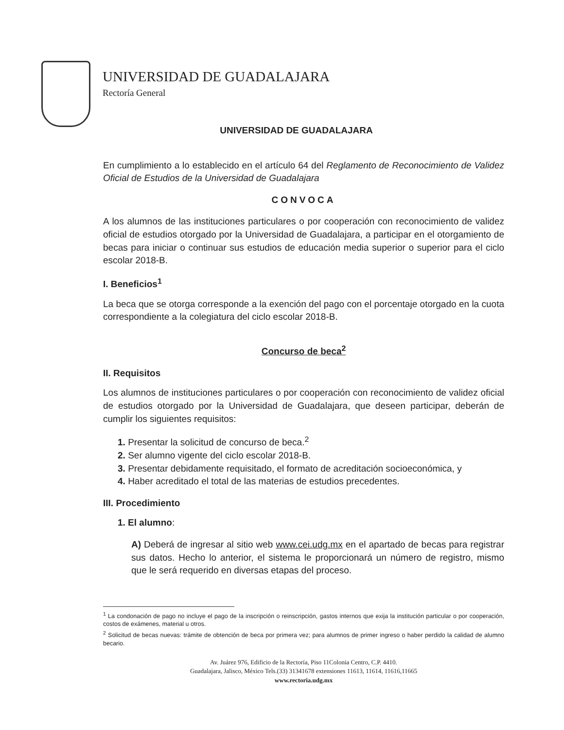UNIVERSIDAD DE GUADALAJARA
Rectoría General
UNIVERSIDAD DE GUADALAJARA
En cumplimiento a lo establecido en el artículo 64 del Reglamento de Reconocimiento de Validez Oficial de Estudios de la Universidad de Guadalajara
CONVOCA
A los alumnos de las instituciones particulares o por cooperación con reconocimiento de validez oficial de estudios otorgado por la Universidad de Guadalajara, a participar en el otorgamiento de becas para iniciar o continuar sus estudios de educación media superior o superior para el ciclo escolar 2018-B.
I. Beneficios<sup>1</sup>
La beca que se otorga corresponde a la exención del pago con el porcentaje otorgado en la cuota correspondiente a la colegiatura del ciclo escolar 2018-B.
Concurso de beca<sup>2</sup>
II. Requisitos
Los alumnos de instituciones particulares o por cooperación con reconocimiento de validez oficial de estudios otorgado por la Universidad de Guadalajara, que deseen participar, deberán de cumplir los siguientes requisitos:
1. Presentar la solicitud de concurso de beca.<sup>2</sup>
2. Ser alumno vigente del ciclo escolar 2018-B.
3. Presentar debidamente requisitado, el formato de acreditación socioeconómica, y
4. Haber acreditado el total de las materias de estudios precedentes.
III. Procedimiento
1. El alumno:
A) Deberá de ingresar al sitio web www.cei.udg.mx en el apartado de becas para registrar sus datos. Hecho lo anterior, el sistema le proporcionará un número de registro, mismo que le será requerido en diversas etapas del proceso.
<sup>1</sup> La condonación de pago no incluye el pago de la inscripción o reinscripción, gastos internos que exija la institución particular o por cooperación, costos de exámenes, material u otros.
<sup>2</sup> Solicitud de becas nuevas: trámite de obtención de beca por primera vez; para alumnos de primer ingreso o haber perdido la calidad de alumno becario.
Av. Juárez 976, Edificio de la Rectoría, Piso 11Colonia Centro, C.P. 4410.
Guadalajara, Jalisco, México Tels.(33) 31341678 extensiones 11613, 11614, 11616,11665
www.rectoria.udg.mx